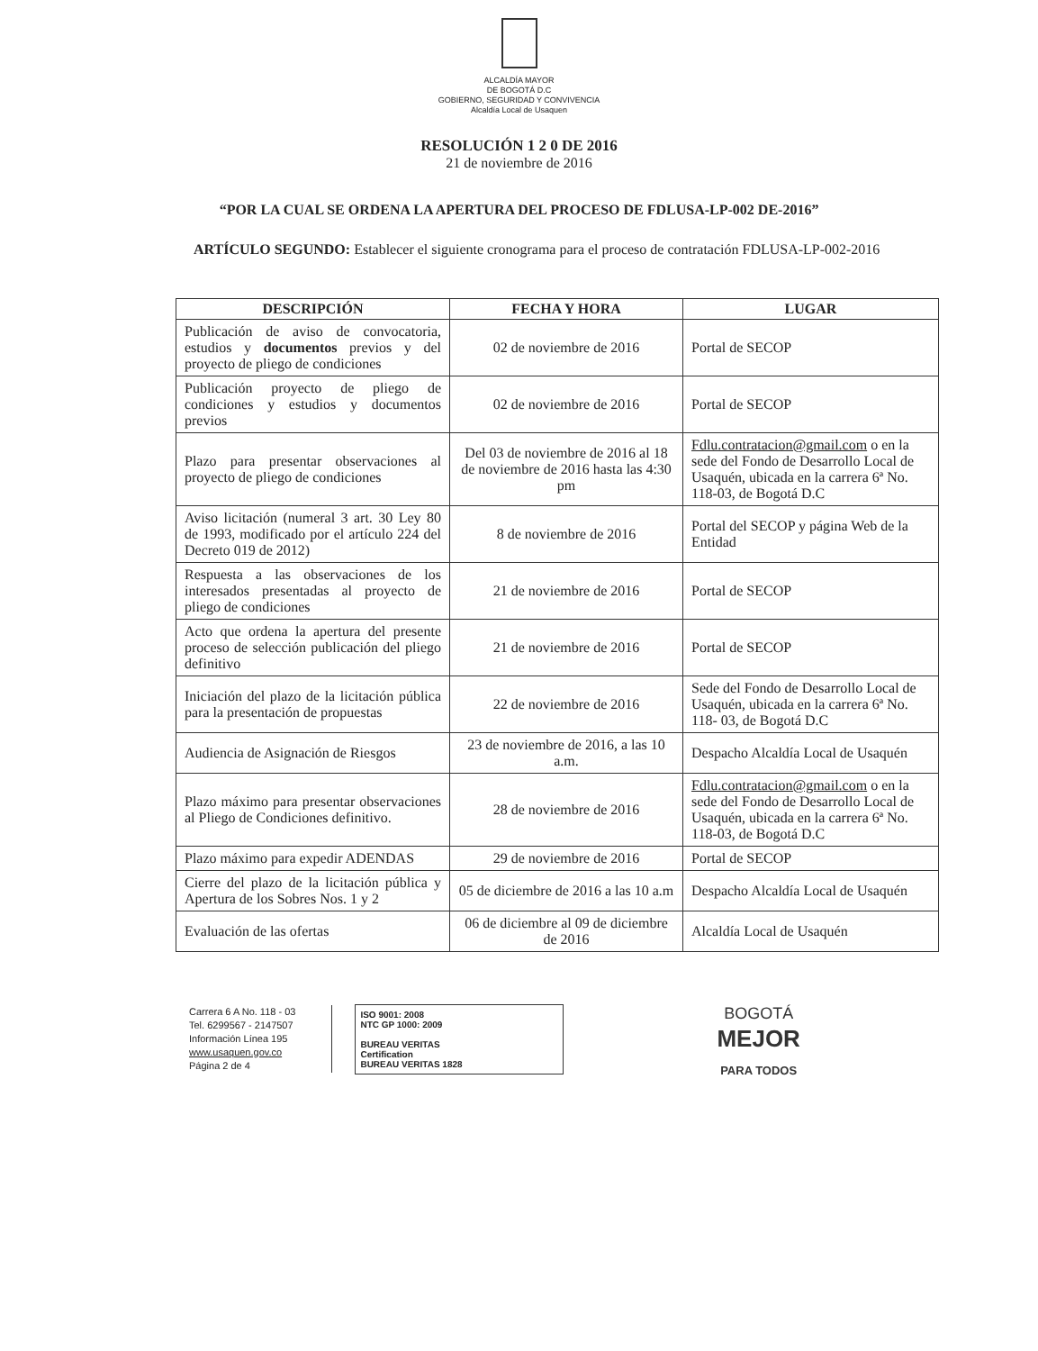ALCALDÍA MAYOR
DE BOGOTÁ D.C
GOBIERNO, SEGURIDAD Y CONVIVENCIA
Alcaldía Local de Usaquen
RESOLUCIÓN 1 2 0 DE 2016
21 de noviembre de 2016
“POR LA CUAL SE ORDENA LA APERTURA DEL PROCESO DE FDLUSA-LP-002 DE-2016”
ARTÍCULO SEGUNDO: Establecer el siguiente cronograma para el proceso de contratación FDLUSA-LP-002-2016
| DESCRIPCIÓN | FECHA Y HORA | LUGAR |
| --- | --- | --- |
| Publicación de aviso de convocatoria, estudios y documentos previos y del proyecto de pliego de condiciones | 02 de noviembre de 2016 | Portal de SECOP |
| Publicación proyecto de pliego de condiciones y estudios y documentos previos | 02 de noviembre de 2016 | Portal de SECOP |
| Plazo para presentar observaciones al proyecto de pliego de condiciones | Del 03 de noviembre de 2016 al 18 de noviembre de 2016 hasta las 4:30 pm | Fdlu.contratacion@gmail.com o en la sede del Fondo de Desarrollo Local de Usaquén, ubicada en la carrera 6ª No. 118-03, de Bogotá D.C |
| Aviso licitación (numeral 3 art. 30 Ley 80 de 1993, modificado por el artículo 224 del Decreto 019 de 2012) | 8 de noviembre de 2016 | Portal del SECOP y página Web de la Entidad |
| Respuesta a las observaciones de los interesados presentadas al proyecto de pliego de condiciones | 21 de noviembre de 2016 | Portal de SECOP |
| Acto que ordena la apertura del presente proceso de selección publicación del pliego definitivo | 21 de noviembre de 2016 | Portal de SECOP |
| Iniciación del plazo de la licitación pública para la presentación de propuestas | 22 de noviembre de 2016 | Sede del Fondo de Desarrollo Local de Usaquén, ubicada en la carrera 6ª No. 118- 03, de Bogotá D.C |
| Audiencia de Asignación de Riesgos | 23 de noviembre de 2016, a las 10 a.m. | Despacho Alcaldía Local de Usaquén |
| Plazo máximo para presentar observaciones al Pliego de Condiciones definitivo. | 28 de noviembre de 2016 | Fdlu.contratacion@gmail.com o en la sede del Fondo de Desarrollo Local de Usaquén, ubicada en la carrera 6ª No. 118-03, de Bogotá D.C |
| Plazo máximo para expedir ADENDAS | 29 de noviembre de 2016 | Portal de SECOP |
| Cierre del plazo de la licitación pública y Apertura de los Sobres Nos. 1 y 2 | 05 de diciembre de 2016 a las 10 a.m | Despacho Alcaldía Local de Usaquén |
| Evaluación de las ofertas | 06 de diciembre al 09 de diciembre de 2016 | Alcaldía Local de Usaquén |
Carrera 6 A No. 118 - 03
Tel. 6299567 - 2147507
Información Línea 195
www.usaquen.gov.co
Página 2 de 4
ISO 9001: 2008
NTC GP 1000: 2009
BUREAU VERITAS
Certification
BUREAU VERITAS 1828
BOGOTÁ
MEJOR
PARA TODOS